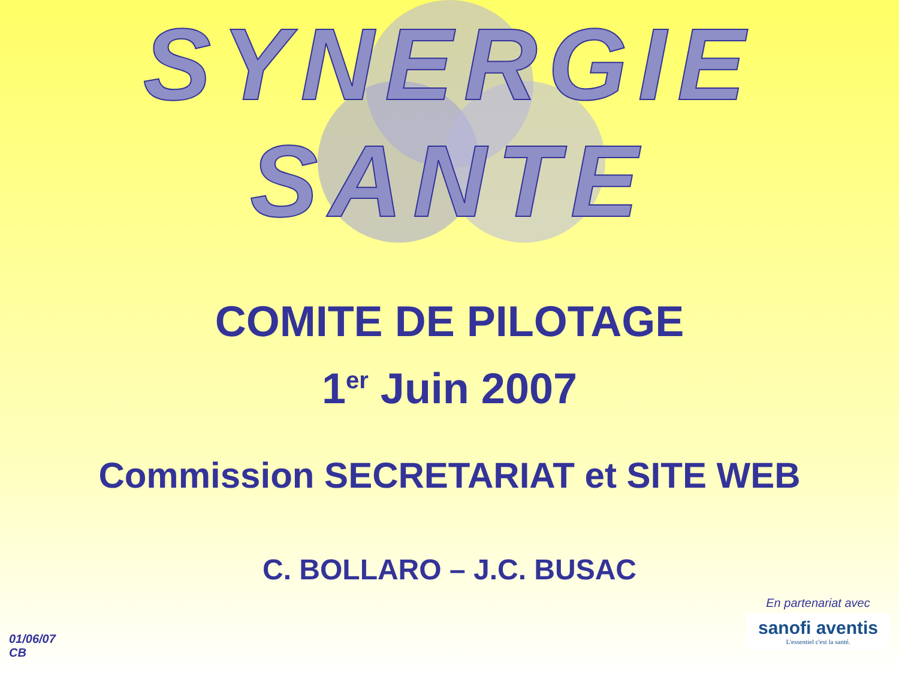SYNERGIE
SANTE
COMITE DE PILOTAGE
1<sup>er</sup> Juin 2007
Commission SECRETARIAT et SITE WEB
C. BOLLARO – J.C. BUSAC
01/06/07
CB
En partenariat avec
sanofi aventis
L'essentiel c'est la santé.